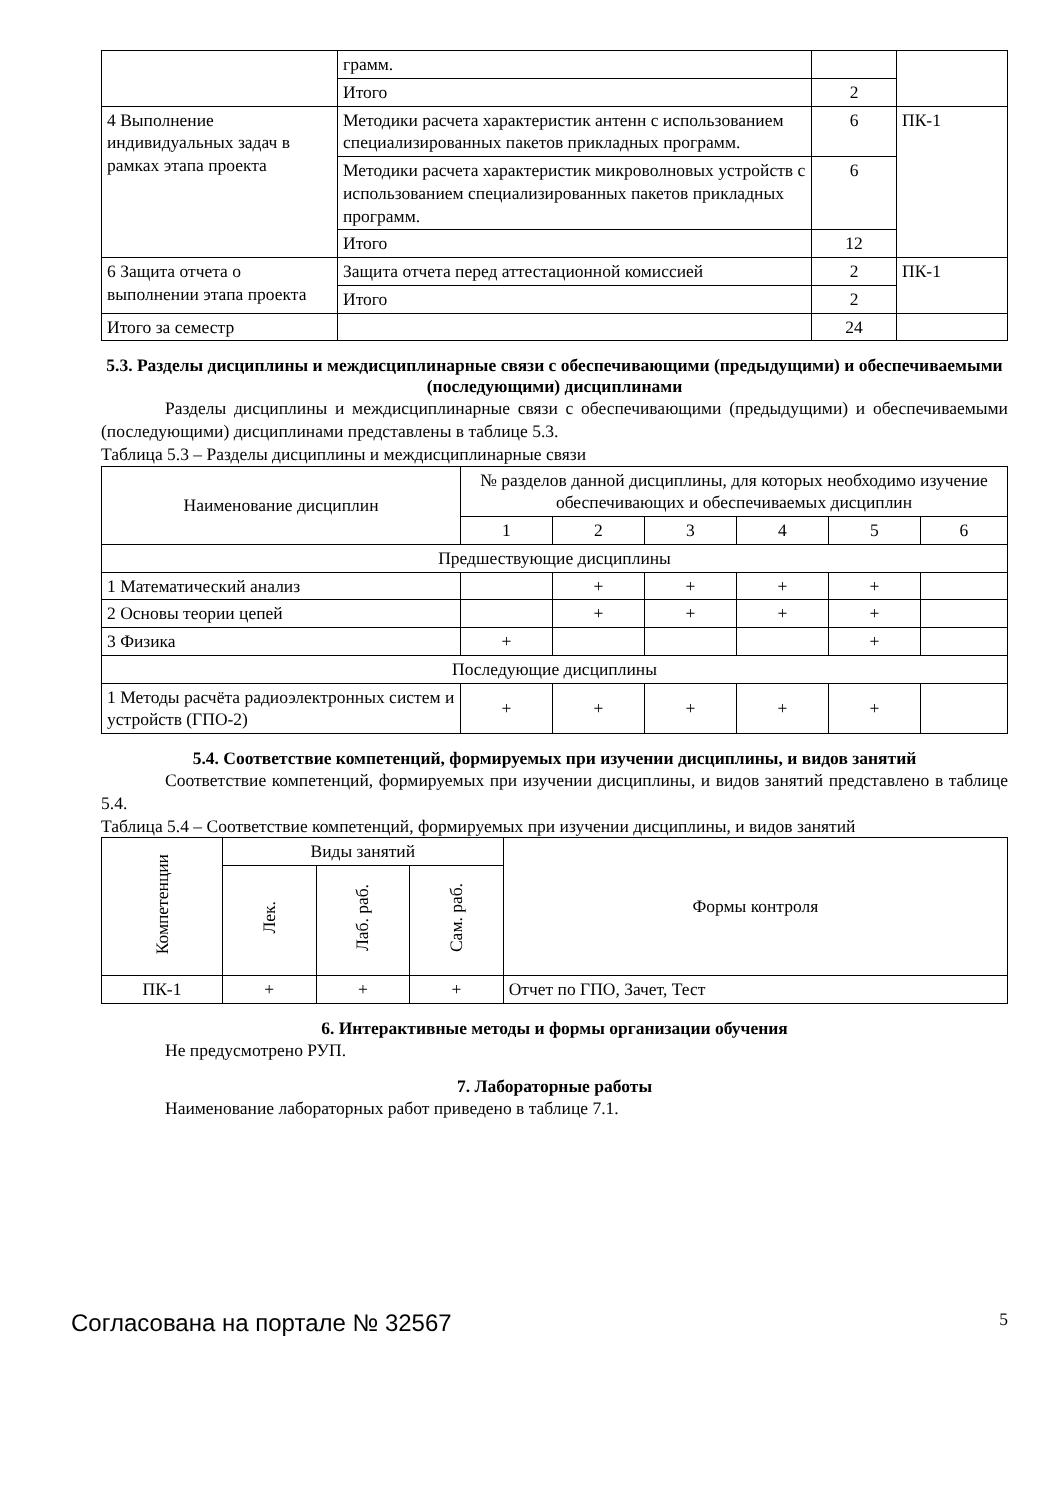| | грамм. | | |
| | Итого | 2 | |
| 4 Выполнение индивидуальных задач в рамках этапа проекта | Методики расчета характеристик антенн с использованием специализированных пакетов прикладных программ. | 6 | ПК-1 |
| | Методики расчета характеристик микроволновых устройств с использованием специализированных пакетов прикладных программ. | 6 | |
| | Итого | 12 | |
| 6 Защита отчета о выполнении этапа проекта | Защита отчета перед аттестационной комиссией | 2 | ПК-1 |
| | Итого | 2 | |
| Итого за семестр | | 24 | |
5.3. Разделы дисциплины и междисциплинарные связи с обеспечивающими (предыдущими) и обеспечиваемыми (последующими) дисциплинами
Разделы дисциплины и междисциплинарные связи с обеспечивающими (предыдущими) и обеспечиваемыми (последующими) дисциплинами представлены в таблице 5.3.
Таблица 5.3 – Разделы дисциплины и междисциплинарные связи
| Наименование дисциплин | № разделов данной дисциплины, для которых необходимо изучение обеспечивающих и обеспечиваемых дисциплин | | | | | |
| --- | --- | --- | --- | --- | --- | --- |
| | 1 | 2 | 3 | 4 | 5 | 6 |
| Предшествующие дисциплины | | | | | | |
| 1 Математический анализ | | + | + | + | + | |
| 2 Основы теории цепей | | + | + | + | + | |
| 3 Физика | + | | | | + | |
| Последующие дисциплины | | | | | | |
| 1 Методы расчёта радиоэлектронных систем и устройств (ГПО-2) | + | + | + | + | + | |
5.4. Соответствие компетенций, формируемых при изучении дисциплины, и видов занятий
Соответствие компетенций, формируемых при изучении дисциплины, и видов занятий представлено в таблице 5.4.
Таблица 5.4 – Соответствие компетенций, формируемых при изучении дисциплины, и видов занятий
| Компетенции | Виды занятий | | | Формы контроля |
| --- | --- | --- | --- | --- |
| | Лек. | Лаб. раб. | Сам. раб. | |
| ПК-1 | + | + | + | Отчет по ГПО, Зачет, Тест |
6. Интерактивные методы и формы организации обучения
Не предусмотрено РУП.
7. Лабораторные работы
Наименование лабораторных работ приведено в таблице 7.1.
Согласована на портале № 32567 5